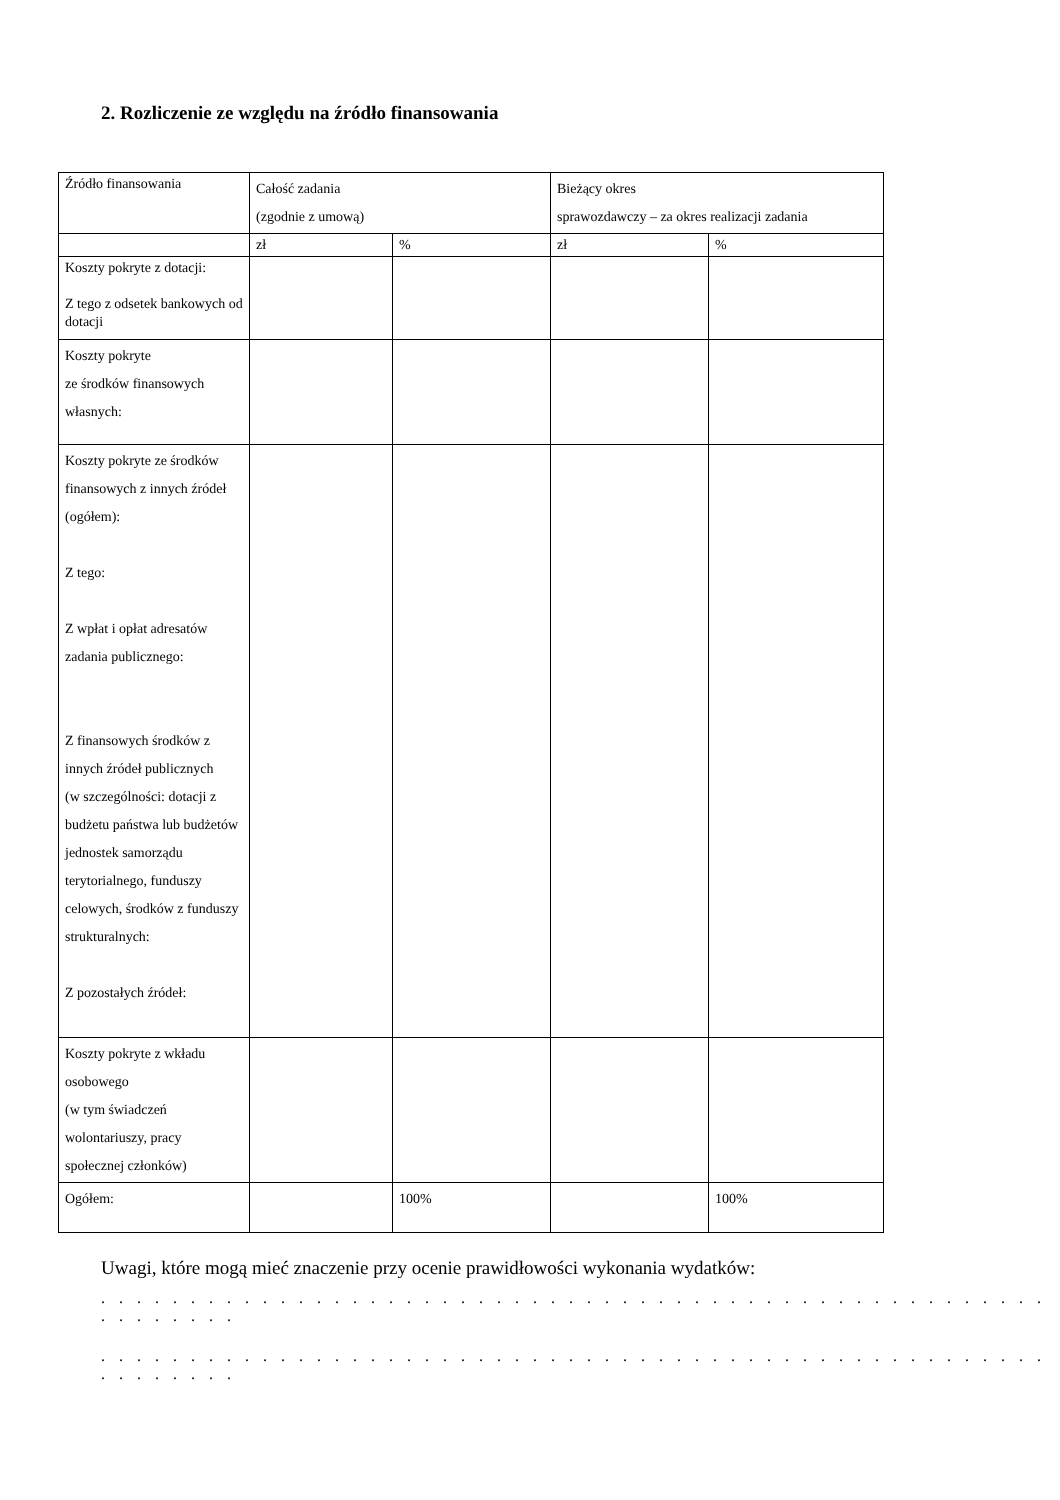2. Rozliczenie ze względu na źródło finansowania
| Źródło finansowania | Całość zadania (zgodnie z umową) | | Bieżący okres sprawozdawczy – za okres realizacji zadania | |
| | zł | % | zł | % |
| Koszty pokryte z dotacji: Z tego z odsetek bankowych od dotacji | | | | |
| Koszty pokryte ze środków finansowych własnych: | | | | |
| Koszty pokryte ze środków finansowych z innych źródeł (ogółem): Z tego: Z wpłat i opłat adresatów zadania publicznego: Z finansowych środków z innych źródeł publicznych (w szczególności: dotacji z budżetu państwa lub budżetów jednostek samorządu terytorialnego, funduszy celowych, środków z funduszy strukturalnych: Z pozostałych źródeł: | | | | |
| Koszty pokryte z wkładu osobowego (w tym świadczeń wolontariuszy, pracy społecznej członków) | | | | |
| Ogółem: | | 100% | | 100% |
Uwagi, które mogą mieć znaczenie przy ocenie prawidłowości wykonania wydatków:
. . . . . . . . . . . . . . . . . . . . . . . . . . . . . . . . . . . . . . . . . . . . . . . . . . . . . . . . . . . . .
. . . . . . . . . . . . . . . . . . . . . . . . . . . . . . . . . . . . . . . . . . . . . . . . . . . . . . . . . . . . .